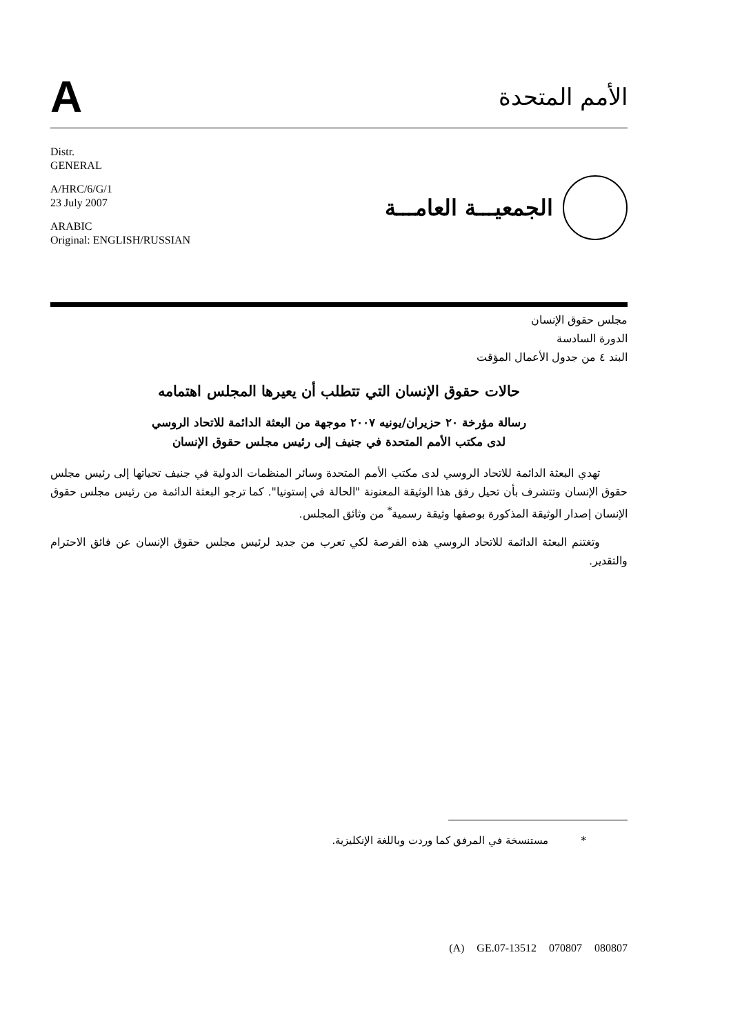A
الأمم المتحدة
Distr.
GENERAL
A/HRC/6/G/1
23 July 2007
ARABIC
Original: ENGLISH/RUSSIAN
الجمعيـــة العامـــة
مجلس حقوق الإنسان
الدورة السادسة
البند ٤ من جدول الأعمال المؤقت
حالات حقوق الإنسان التي تتطلب أن يعيرها المجلس اهتمامه
رسالة مؤرخة ٢٠ حزيران/يونيه ٢٠٠٧ موجهة من البعثة الدائمة للاتحاد الروسي
لدى مكتب الأمم المتحدة في جنيف إلى رئيس مجلس حقوق الإنسان
تهدي البعثة الدائمة للاتحاد الروسي لدى مكتب الأمم المتحدة وسائر المنظمات الدولية في جنيف تحياتها إلى رئيس مجلس حقوق الإنسان وتتشرف بأن تحيل رفق هذا الوثيقة المعنونة "الحالة في إستونيا". كما ترجو البعثة الدائمة من رئيس مجلس حقوق الإنسان إصدار الوثيقة المذكورة بوصفها وثيقة رسمية<sup>*</sup> من وثائق المجلس.
وتغتنم البعثة الدائمة للاتحاد الروسي هذه الفرصة لكي تعرب من جديد لرئيس مجلس حقوق الإنسان عن فائق الاحترام والتقدير.
* مستنسخة في المرفق كما وردت وباللغة الإنكليزية.
(A) GE.07-13512 070807 080807